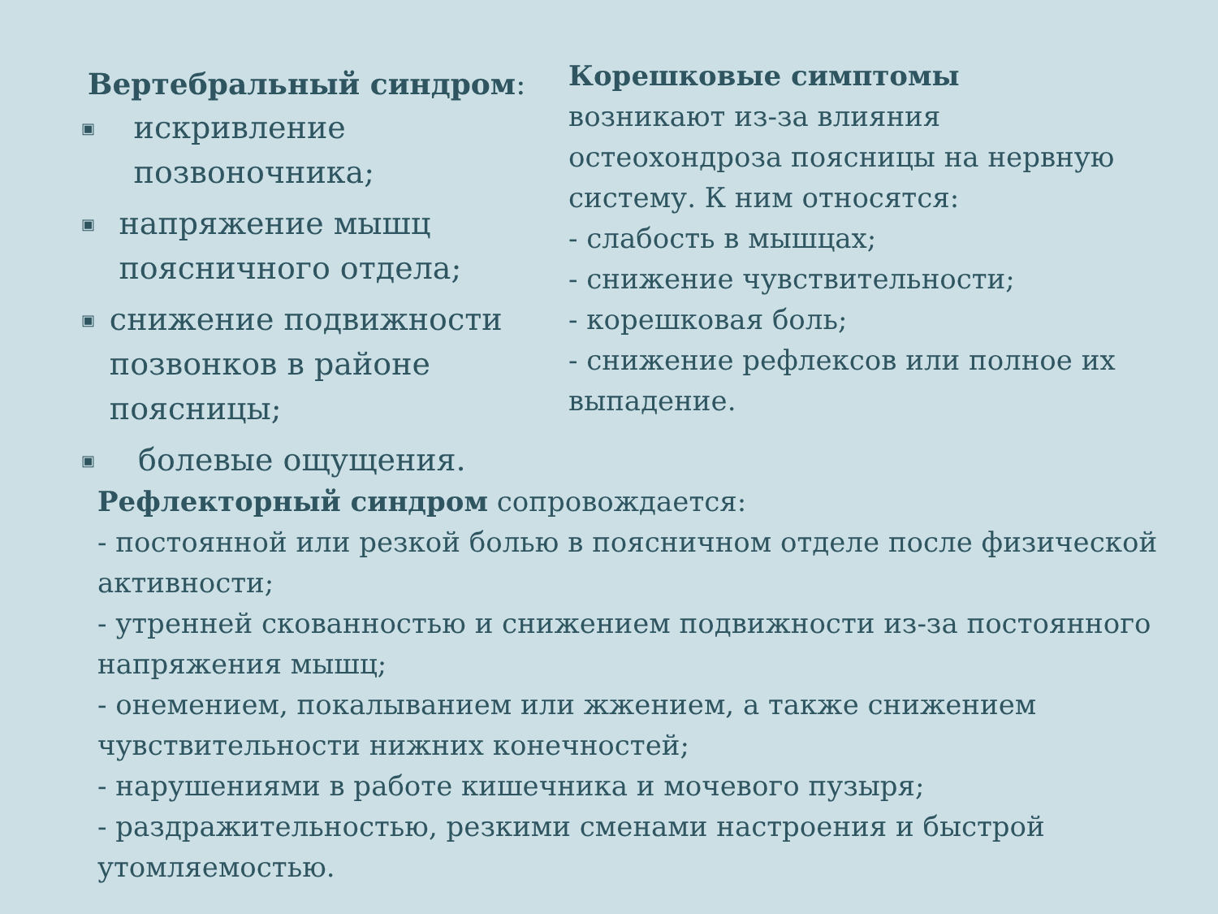Вертебральный синдром:
▣ искривление позвоночника;
▣ напряжение мышц поясничного отдела;
▣ снижение подвижности позвонков в районе поясницы;
▣ болевые ощущения.
Корешковые симптомы
возникают из-за влияния остеохондроза поясницы на нервную систему. К ним относятся:
- слабость в мышцах;
- снижение чувствительности;
- корешковая боль;
- снижение рефлексов или полное их выпадение.
Рефлекторный синдром сопровождается:
- постоянной или резкой болью в поясничном отделе после физической активности;
- утренней скованностью и снижением подвижности из-за постоянного напряжения мышц;
- онемением, покалыванием или жжением, а также снижением чувствительности нижних конечностей;
- нарушениями в работе кишечника и мочевого пузыря;
- раздражительностью, резкими сменами настроения и быстрой утомляемостью.